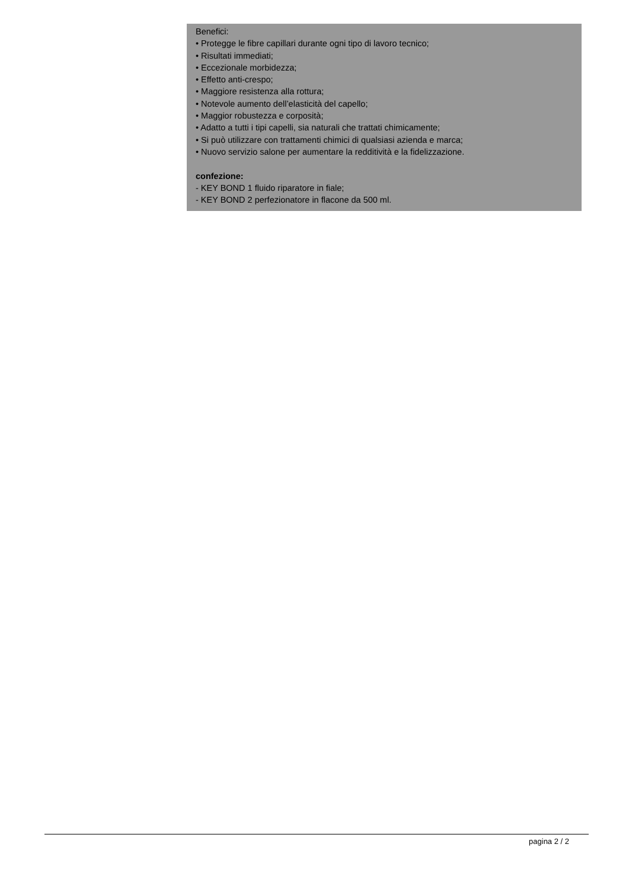Benefici:
• Protegge le fibre capillari durante ogni tipo di lavoro tecnico;
• Risultati immediati;
• Eccezionale morbidezza;
• Effetto anti-crespo;
• Maggiore resistenza alla rottura;
• Notevole aumento dell’elasticità del capello;
• Maggior robustezza e corposità;
• Adatto a tutti i tipi capelli, sia naturali che trattati chimicamente;
• Si può utilizzare con trattamenti chimici di qualsiasi azienda e marca;
• Nuovo servizio salone per aumentare la redditività e la fidelizzazione.
confezione:
- KEY BOND 1 fluido riparatore in fiale;
- KEY BOND 2 perfezionatore in flacone da 500 ml.
pagina 2 / 2